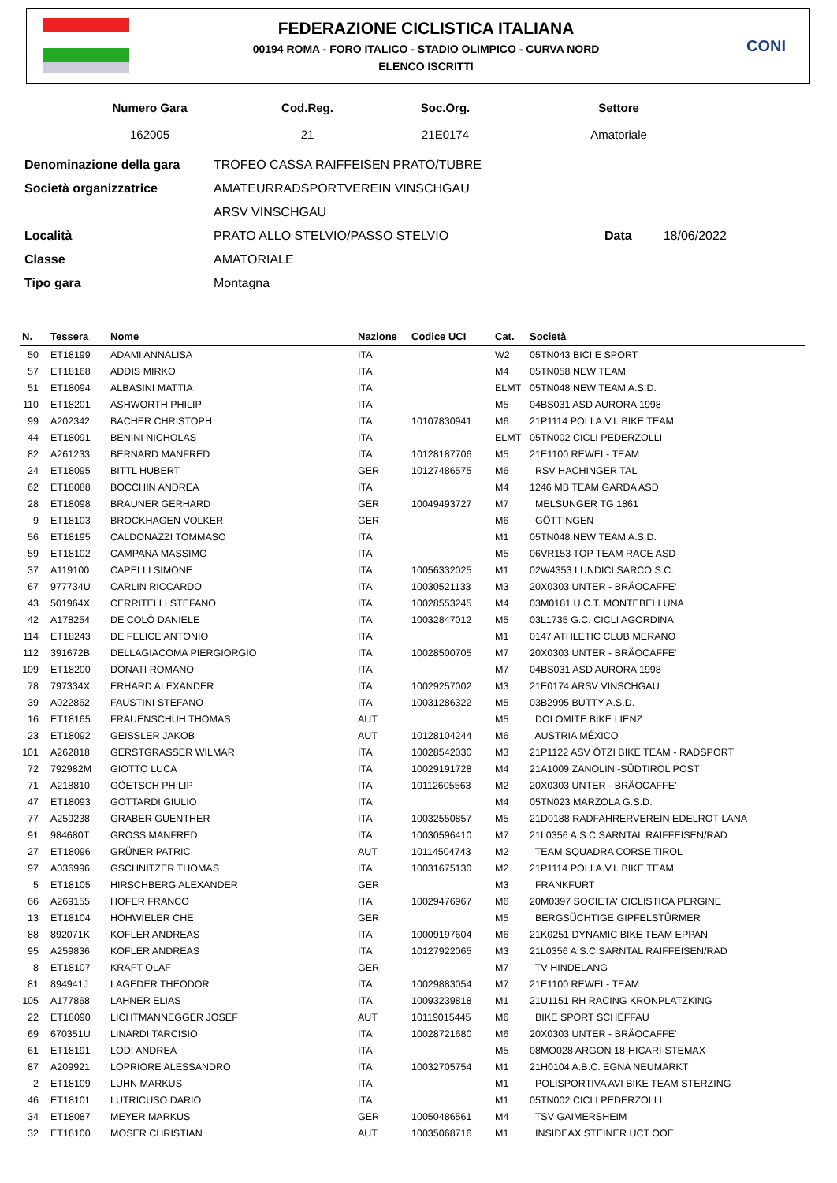FEDERAZIONE CICLISTICA ITALIANA
00194 ROMA - FORO ITALICO - STADIO OLIMPICO - CURVA NORD
ELENCO ISCRITTI
CONI
Numero Gara
162005
Cod.Reg.
21
Soc.Org.
21E0174
Settore
Amatoriale
| Denominazione della gara | TROFEO CASSA RAIFFEISEN PRATO/TUBRE | |
| Società organizzatrice | AMATEURRADSPORTVEREIN VINSCHGAU | |
| | ARSV VINSCHGAU | |
| Località | PRATO ALLO STELVIO/PASSO STELVIO | Data 18/06/2022 |
| Classe | AMATORIALE | |
| Tipo gara | Montagna | |
| N. | Tessera | Nome | Nazione | Codice UCI | Cat. | Società |
| --- | --- | --- | --- | --- | --- | --- |
| 50 | ET18199 | ADAMI ANNALISA | ITA | | W2 | 05TN043 BICI E SPORT |
| 57 | ET18168 | ADDIS MIRKO | ITA | | M4 | 05TN058 NEW TEAM |
| 51 | ET18094 | ALBASINI MATTIA | ITA | | ELMT | 05TN048 NEW TEAM A.S.D. |
| 110 | ET18201 | ASHWORTH PHILIP | ITA | | M5 | 04BS031 ASD AURORA 1998 |
| 99 | A202342 | BACHER CHRISTOPH | ITA | 10107830941 | M6 | 21P1114 POLI.A.V.I. BIKE TEAM |
| 44 | ET18091 | BENINI NICHOLAS | ITA | | ELMT | 05TN002 CICLI PEDERZOLLI |
| 82 | A261233 | BERNARD MANFRED | ITA | 10128187706 | M5 | 21E1100 REWEL- TEAM |
| 24 | ET18095 | BITTL HUBERT | GER | 10127486575 | M6 | RSV HACHINGER TAL |
| 62 | ET18088 | BOCCHIN ANDREA | ITA | | M4 | 1246 MB TEAM GARDA ASD |
| 28 | ET18098 | BRAUNER GERHARD | GER | 10049493727 | M7 | MELSUNGER TG 1861 |
| 9 | ET18103 | BROCKHAGEN VOLKER | GER | | M6 | GÖTTINGEN |
| 56 | ET18195 | CALDONAZZI TOMMASO | ITA | | M1 | 05TN048 NEW TEAM A.S.D. |
| 59 | ET18102 | CAMPANA MASSIMO | ITA | | M5 | 06VR153 TOP TEAM RACE ASD |
| 37 | A119100 | CAPELLI SIMONE | ITA | 10056332025 | M1 | 02W4353 LUNDICI SARCO S.C. |
| 67 | 977734U | CARLIN RICCARDO | ITA | 10030521133 | M3 | 20X0303 UNTER - BRÄOCAFFE' |
| 43 | 501964X | CERRITELLI STEFANO | ITA | 10028553245 | M4 | 03M0181 U.C.T. MONTEBELLUNA |
| 42 | A178254 | DE COLÒ DANIELE | ITA | 10032847012 | M5 | 03L1735 G.C. CICLI AGORDINA |
| 114 | ET18243 | DE FELICE ANTONIO | ITA | | M1 | 0147 ATHLETIC CLUB MERANO |
| 112 | 391672B | DELLAGIACOMA PIERGIORGIO | ITA | 10028500705 | M7 | 20X0303 UNTER - BRÄOCAFFE' |
| 109 | ET18200 | DONATI ROMANO | ITA | | M7 | 04BS031 ASD AURORA 1998 |
| 78 | 797334X | ERHARD ALEXANDER | ITA | 10029257002 | M3 | 21E0174 ARSV VINSCHGAU |
| 39 | A022862 | FAUSTINI STEFANO | ITA | 10031286322 | M5 | 03B2995 BUTTY A.S.D. |
| 16 | ET18165 | FRAUENSCHUH THOMAS | AUT | | M5 | DOLOMITE BIKE LIENZ |
| 23 | ET18092 | GEISSLER JAKOB | AUT | 10128104244 | M6 | AUSTRIA MÉXICO |
| 101 | A262818 | GERSTGRASSER WILMAR | ITA | 10028542030 | M3 | 21P1122 ASV ÖTZI BIKE TEAM - RADSPORT |
| 72 | 792982M | GIOTTO LUCA | ITA | 10029191728 | M4 | 21A1009 ZANOLINI-SÜDTIROL POST |
| 71 | A218810 | GÖETSCH PHILIP | ITA | 10112605563 | M2 | 20X0303 UNTER - BRÄOCAFFE' |
| 47 | ET18093 | GOTTARDI GIULIO | ITA | | M4 | 05TN023 MARZOLA G.S.D. |
| 77 | A259238 | GRABER GUENTHER | ITA | 10032550857 | M5 | 21D0188 RADFAHRERVEREIN EDELROT LANA |
| 91 | 984680T | GROSS MANFRED | ITA | 10030596410 | M7 | 21L0356 A.S.C.SARNTAL RAIFFEISEN/RAD |
| 27 | ET18096 | GRÜNER PATRIC | AUT | 10114504743 | M2 | TEAM SQUADRA CORSE TIROL |
| 97 | A036996 | GSCHNITZER THOMAS | ITA | 10031675130 | M2 | 21P1114 POLI.A.V.I. BIKE TEAM |
| 5 | ET18105 | HIRSCHBERG ALEXANDER | GER | | M3 | FRANKFURT |
| 66 | A269155 | HOFER FRANCO | ITA | 10029476967 | M6 | 20M0397 SOCIETA' CICLISTICA PERGINE |
| 13 | ET18104 | HOHWIELER CHE | GER | | M5 | BERGSÜCHTIGE GIPFELSTÜRMER |
| 88 | 892071K | KOFLER ANDREAS | ITA | 10009197604 | M6 | 21K0251 DYNAMIC BIKE TEAM EPPAN |
| 95 | A259836 | KOFLER ANDREAS | ITA | 10127922065 | M3 | 21L0356 A.S.C.SARNTAL RAIFFEISEN/RAD |
| 8 | ET18107 | KRAFT OLAF | GER | | M7 | TV HINDELANG |
| 81 | 894941J | LAGEDER THEODOR | ITA | 10029883054 | M7 | 21E1100 REWEL- TEAM |
| 105 | A177868 | LAHNER ELIAS | ITA | 10093239818 | M1 | 21U1151 RH RACING KRONPLATZKING |
| 22 | ET18090 | LICHTMANNEGGER JOSEF | AUT | 10119015445 | M6 | BIKE SPORT SCHEFFAU |
| 69 | 670351U | LINARDI TARCISIO | ITA | 10028721680 | M6 | 20X0303 UNTER - BRÄOCAFFE' |
| 61 | ET18191 | LODI ANDREA | ITA | | M5 | 08MO028 ARGON 18-HICARI-STEMAX |
| 87 | A209921 | LOPRIORE ALESSANDRO | ITA | 10032705754 | M1 | 21H0104 A.B.C. EGNA NEUMARKT |
| 2 | ET18109 | LUHN MARKUS | ITA | | M1 | POLISPORTIVA AVI BIKE TEAM STERZING |
| 46 | ET18101 | LUTRICUSO DARIO | ITA | | M1 | 05TN002 CICLI PEDERZOLLI |
| 34 | ET18087 | MEYER MARKUS | GER | 10050486561 | M4 | TSV GAIMERSHEIM |
| 32 | ET18100 | MOSER CHRISTIAN | AUT | 10035068716 | M1 | INSIDEAX STEINER UCT OOE |